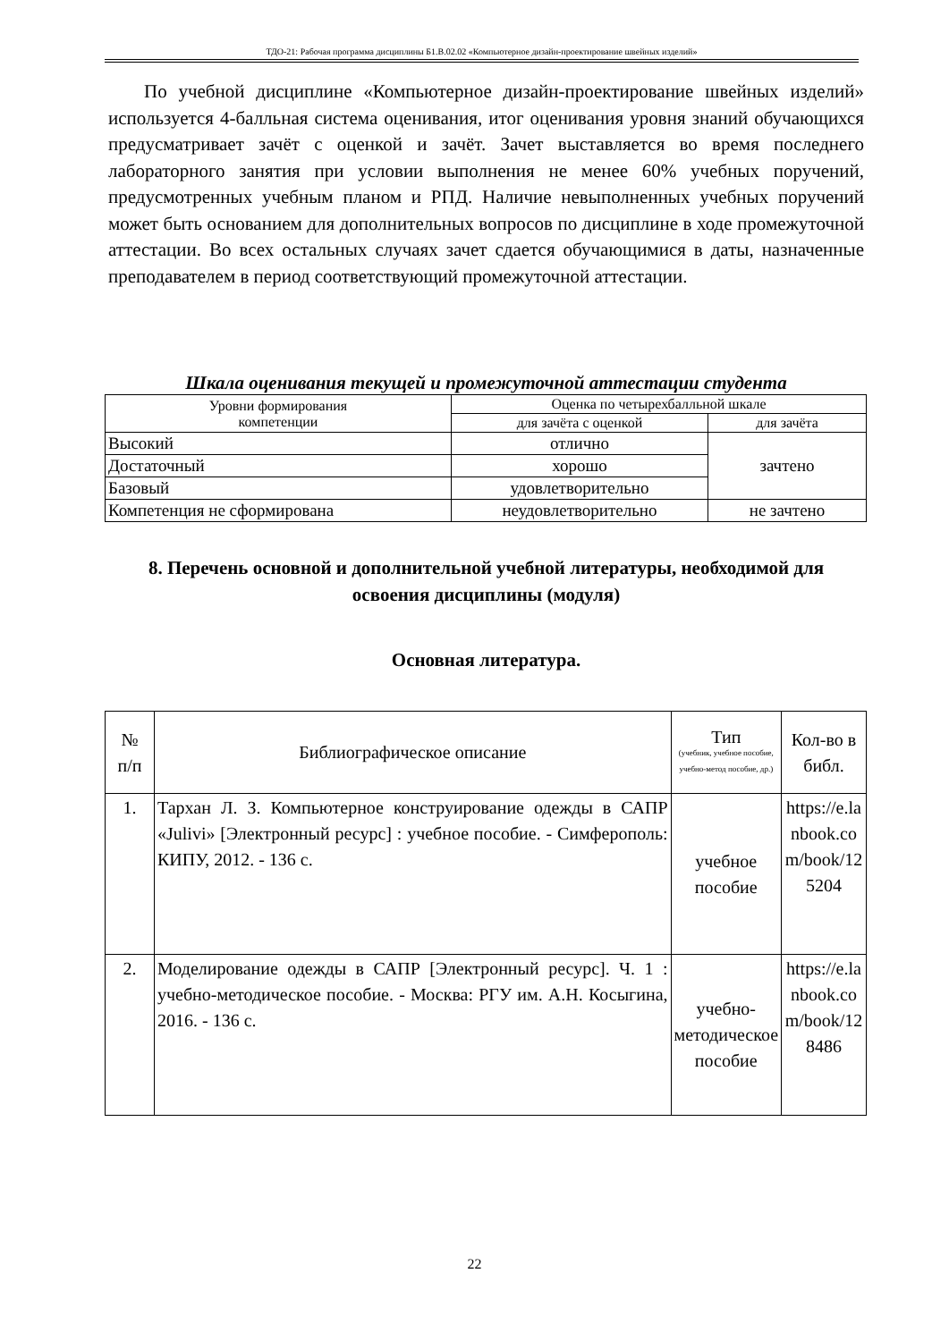ТДО-21: Рабочая программа дисциплины Б1.В.02.02 «Компьютерное дизайн-проектирование швейных изделий»
По учебной дисциплине «Компьютерное дизайн-проектирование швейных изделий» используется 4-балльная система оценивания, итог оценивания уровня знаний обучающихся предусматривает зачёт с оценкой и зачёт. Зачет выставляется во время последнего лабораторного занятия при условии выполнения не менее 60% учебных поручений, предусмотренных учебным планом и РПД. Наличие невыполненных учебных поручений может быть основанием для дополнительных вопросов по дисциплине в ходе промежуточной аттестации. Во всех остальных случаях зачет сдается обучающимися в даты, назначенные преподавателем в период соответствующий промежуточной аттестации.
Шкала оценивания текущей и промежуточной аттестации студента
| Уровни формирования компетенции | Оценка по четырехбалльной шкале | |
| --- | --- | --- |
| | для зачёта с оценкой | для зачёта |
| Высокий | отлично | зачтено |
| Достаточный | хорошо | |
| Базовый | удовлетворительно | |
| Компетенция не сформирована | неудовлетворительно | не зачтено |
8. Перечень основной и дополнительной учебной литературы, необходимой для освоения дисциплины (модуля)
Основная литература.
| № п/п | Библиографическое описание | Тип (учебник, учебное пособие, учебно-метод пособие, др.) | Кол-во в библ. |
| --- | --- | --- | --- |
| 1. | Тархан Л. З. Компьютерное конструирование одежды в САПР «Julivi» [Электронный ресурс] : учебное пособие. - Симферополь: КИПУ, 2012. - 136 с. | учебное пособие | https://e.lanbook.com/book/125204 |
| 2. | Моделирование одежды в САПР [Электронный ресурс]. Ч. 1 : учебно-методическое пособие. - Москва: РГУ им. А.Н. Косыгина, 2016. - 136 с. | учебно-методическое пособие | https://e.lanbook.com/book/128486 |
22